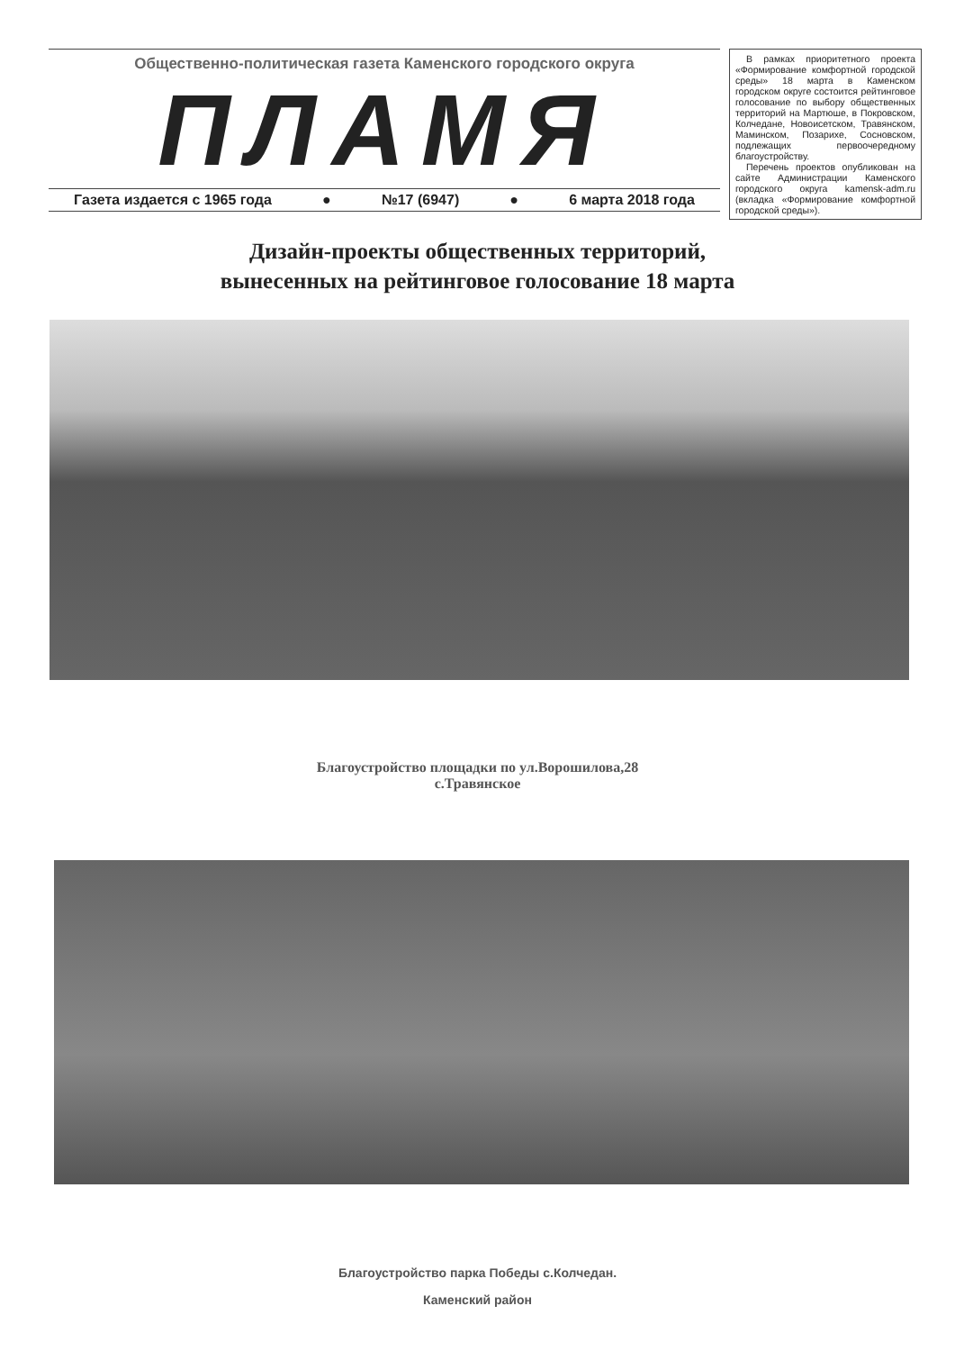Общественно-политическая газета Каменского городского округа
ПЛАМЯ
Газета издается с 1965 года ● №17 (6947) ● 6 марта 2018 года
В рамках приоритетного проекта «Формирование комфортной городской среды» 18 марта в Каменском городском округе состоится рейтинговое голосование по выбору общественных территорий на Мартюше, в Покровском, Колчедане, Новоисетском, Травянском, Маминском, Позарихе, Сосновском, подлежащих первоочередному благоустройству.
Перечень проектов опубликован на сайте Администрации Каменского городского округа kamensk-adm.ru (вкладка «Формирование комфортной городской среды»).
Дизайн-проекты общественных территорий,
вынесенных на рейтинговое голосование 18 марта
Благоустройство площадки по ул.Ворошилова,28
с.Травянское
Благоустройство парка Победы с.Колчедан.
Каменский район